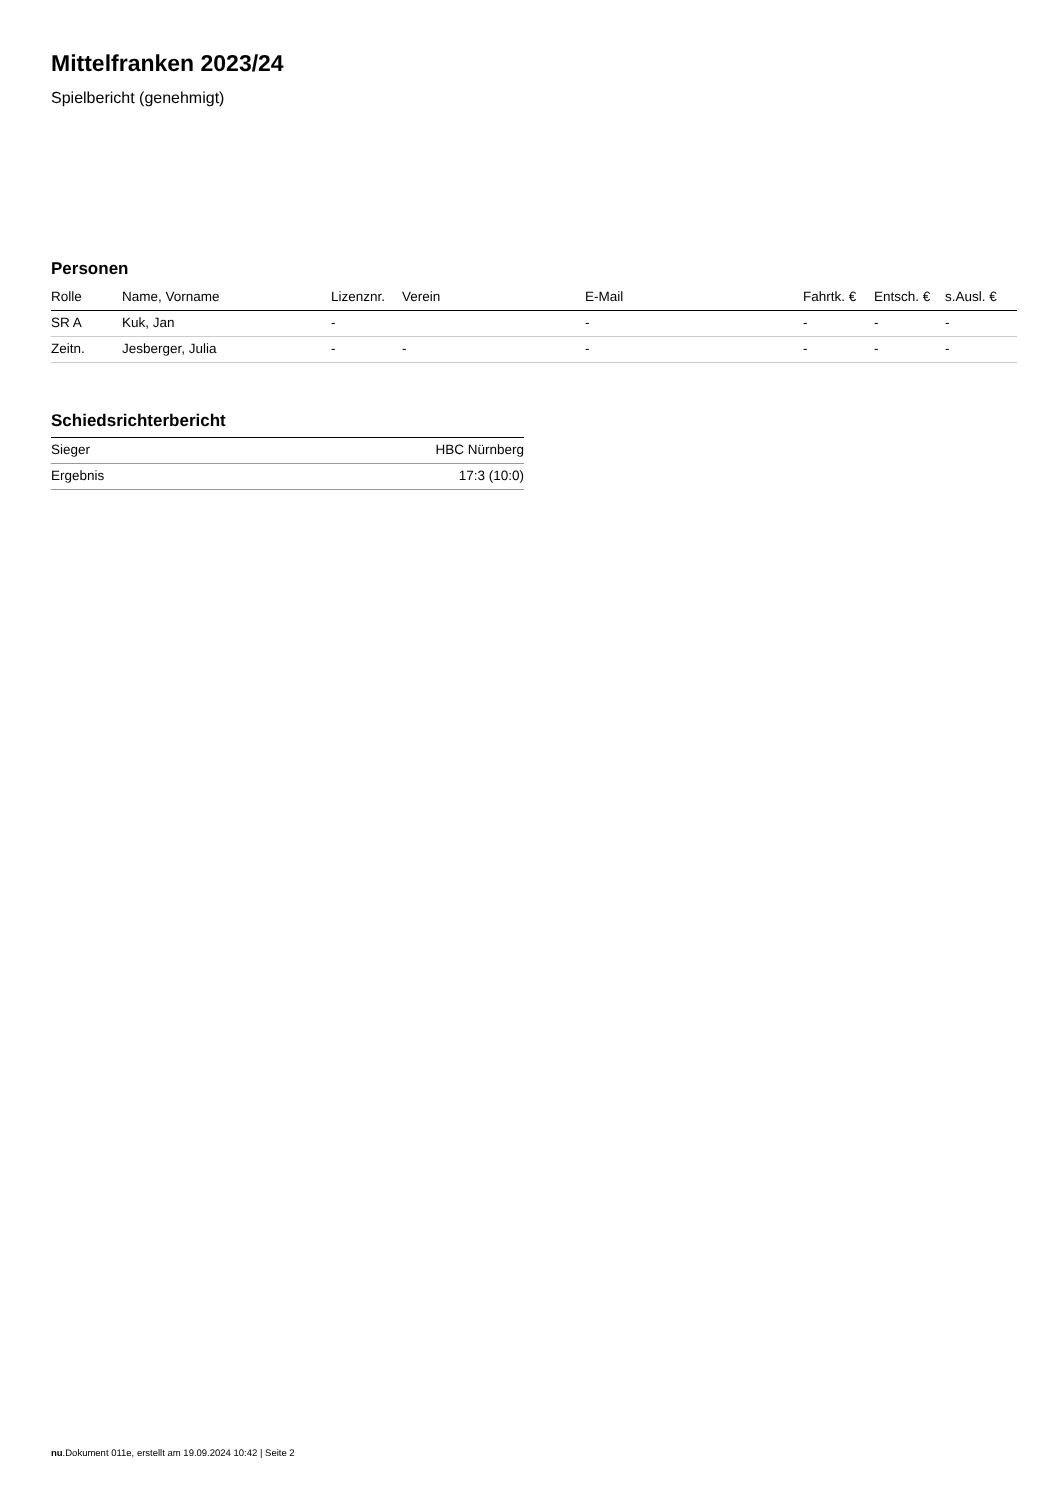Mittelfranken 2023/24
Spielbericht (genehmigt)
Personen
| Rolle | Name, Vorname | Lizenznr. | Verein | E-Mail | Fahrtk. € | Entsch. € | s.Ausl. € |
| --- | --- | --- | --- | --- | --- | --- | --- |
| SR A | Kuk, Jan | - | | - | - | - | - |
| Zeitn. | Jesberger, Julia | - | - | - | - | - | - |
Schiedsrichterbericht
| Sieger | HBC Nürnberg |
| Ergebnis | 17:3 (10:0) |
nu.Dokument 011e, erstellt am 19.09.2024 10:42 | Seite 2